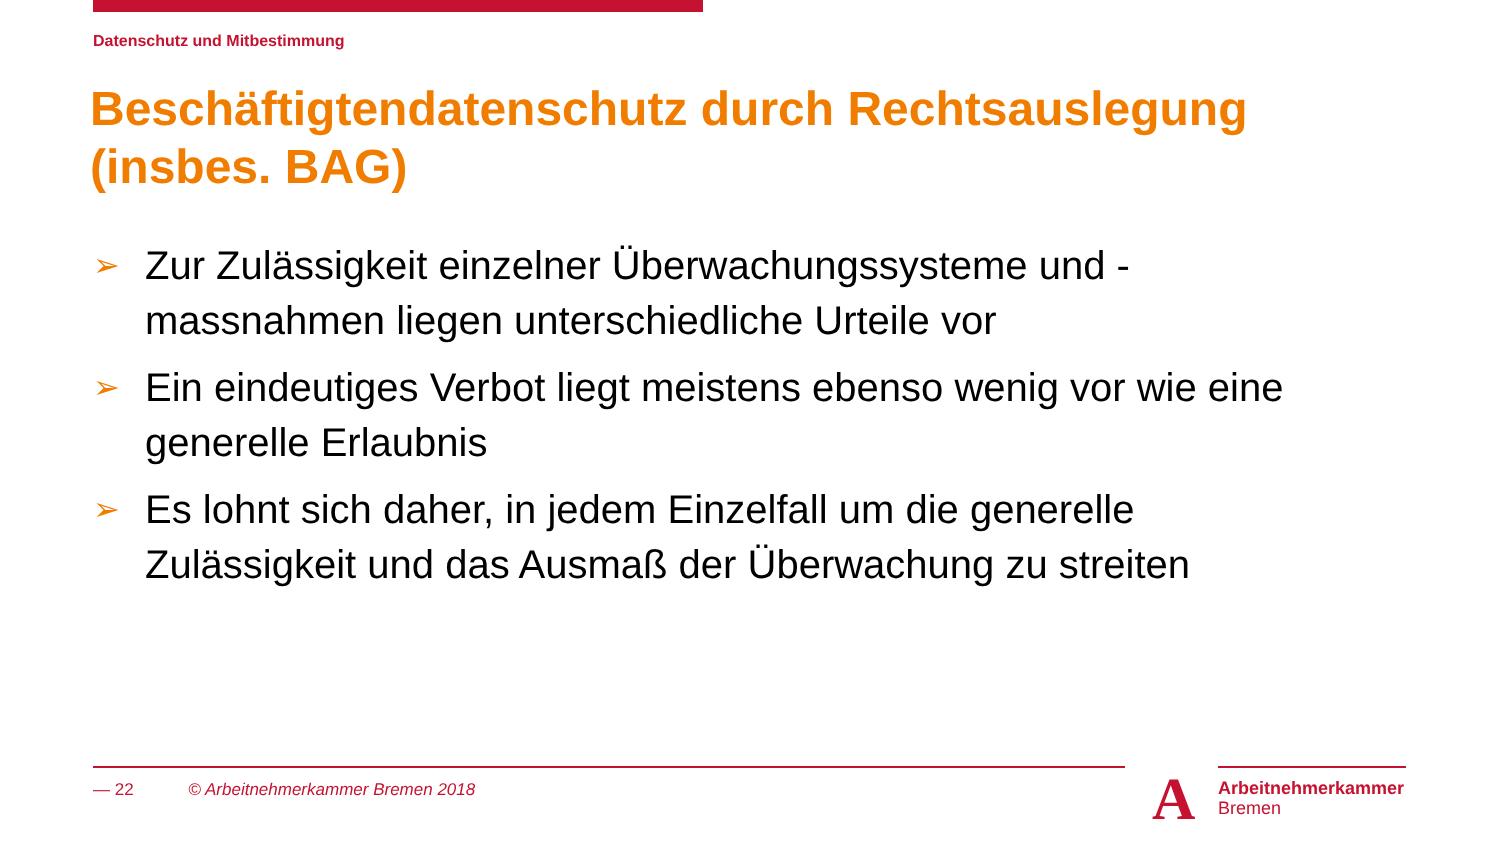Datenschutz und Mitbestimmung
Beschäftigtendatenschutz durch Rechtsauslegung (insbes. BAG)
➢ Zur Zulässigkeit einzelner Überwachungssysteme und -massnahmen liegen unterschiedliche Urteile vor
➢ Ein eindeutiges Verbot liegt meistens ebenso wenig vor wie eine generelle Erlaubnis
➢ Es lohnt sich daher, in jedem Einzelfall um die generelle Zulässigkeit und das Ausmaß der Überwachung zu streiten
— 22 © Arbeitnehmerkammer Bremen 2018
A
Arbeitnehmerkammer
Bremen